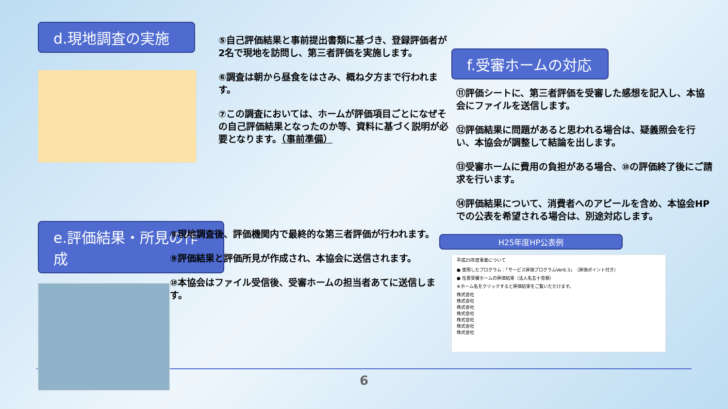d.現地調査の実施
e.評価結果・所見の作成
⑤自己評価結果と事前提出書類に基づき、登録評価者が2名で現地を訪問し、第三者評価を実施します。
⑥調査は朝から昼食をはさみ、概ね夕方まで行われます。
⑦この調査においては、ホームが評価項目ごとになぜその自己評価結果となったのか等、資料に基づく説明が必要となります。（事前準備）
⑧現地調査後、評価機関内で最終的な第三者評価が行われます。
⑨評価結果と評価所見が作成され、本協会に送信されます。
⑩本協会はファイル受信後、受審ホームの担当者あてに送信します。
f.受審ホームの対応
⑪評価シートに、第三者評価を受審した感想を記入し、本協会にファイルを送信します。
⑫評価結果に問題があると思われる場合は、疑義照会を行い、本協会が調整して結論を出します。
⑬受審ホームに費用の負担がある場合、⑩の評価終了後にご請求を行います。
⑭評価結果について、消費者へのアピールを含め、本協会HPでの公表を希望される場合は、別途対応します。
H25年度HP公表例
平成25年度事業について
● 使用したプログラム：「サービス評価プログラムVer6.3」（評価ポイント付き）
● 任意受審ホームの評価結果（法人名五十音順）
※ホーム名をクリックすると評価結果をご覧いただけます。
株式会社
株式会社
株式会社
株式会社
株式会社
株式会社
株式会社
6